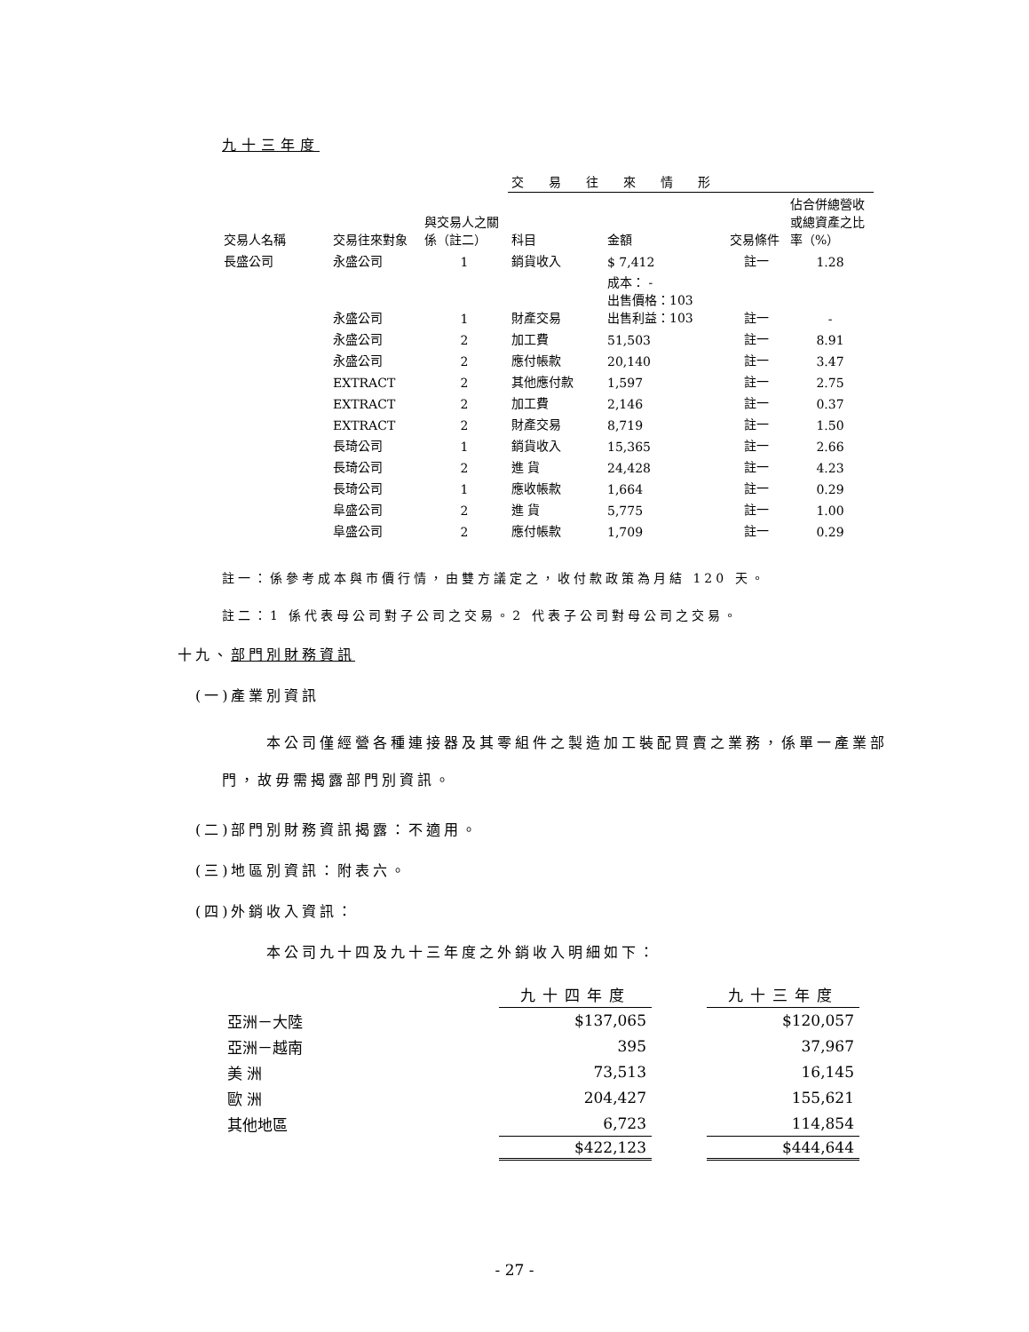九十三年度
| | | | 交易往來情形 | | | |
| --- | --- | --- | --- | --- | --- | --- |
| 交易人名稱 | 交易往來對象 | 與交易人之關係（註二） | 科目 | 金額 | 交易條件 | 佔合併總營收或總資產之比率（%） |
| 長盛公司 | 永盛公司 | 1 | 銷貨收入 | $ 7,412 | 註一 | 1.28 |
| | 永盛公司 | 1 | 財產交易 | 成本： - 出售價格：103 出售利益：103 | 註一 | - |
| | 永盛公司 | 2 | 加工費 | 51,503 | 註一 | 8.91 |
| | 永盛公司 | 2 | 應付帳款 | 20,140 | 註一 | 3.47 |
| | EXTRACT | 2 | 其他應付款 | 1,597 | 註一 | 2.75 |
| | EXTRACT | 2 | 加工費 | 2,146 | 註一 | 0.37 |
| | EXTRACT | 2 | 財產交易 | 8,719 | 註一 | 1.50 |
| | 長琦公司 | 1 | 銷貨收入 | 15,365 | 註一 | 2.66 |
| | 長琦公司 | 2 | 進 貨 | 24,428 | 註一 | 4.23 |
| | 長琦公司 | 1 | 應收帳款 | 1,664 | 註一 | 0.29 |
| | 阜盛公司 | 2 | 進 貨 | 5,775 | 註一 | 1.00 |
| | 阜盛公司 | 2 | 應付帳款 | 1,709 | 註一 | 0.29 |
註一：係參考成本與市價行情，由雙方議定之，收付款政策為月結 120 天。
註二：1 係代表母公司對子公司之交易。2 代表子公司對母公司之交易。
十九、部門別財務資訊
(一)產業別資訊
本公司僅經營各種連接器及其零組件之製造加工裝配買賣之業務，係單一產業部門，故毋需揭露部門別資訊。
(二)部門別財務資訊揭露：不適用。
(三)地區別資訊：附表六。
(四)外銷收入資訊：
本公司九十四及九十三年度之外銷收入明細如下：
| | 九十四年度 | | 九十三年度 |
| 亞洲－大陸 | $137,065 | | $120,057 |
| 亞洲－越南 | 395 | | 37,967 |
| 美 洲 | 73,513 | | 16,145 |
| 歐 洲 | 204,427 | | 155,621 |
| 其他地區 | 6,723 | | 114,854 |
| | $422,123 | | $444,644 |
- 27 -